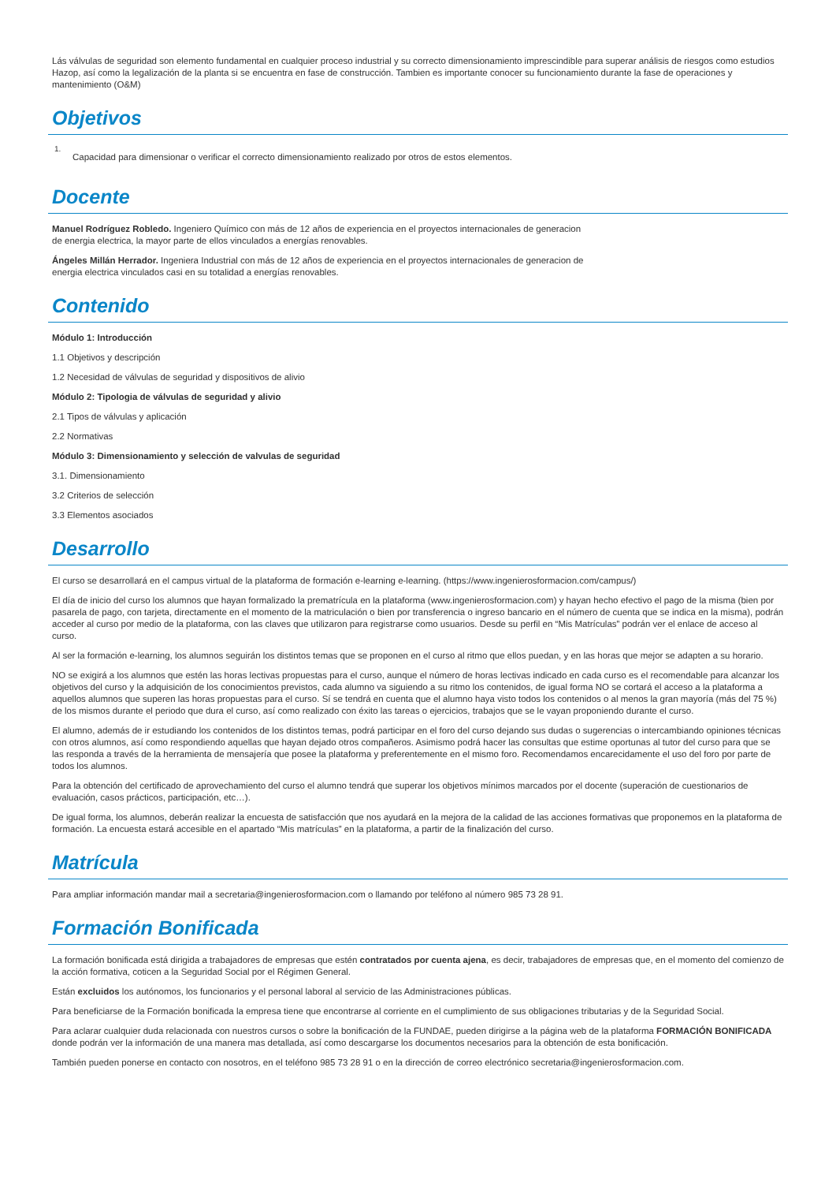Lás válvulas de seguridad son elemento fundamental en cualquier proceso industrial y su correcto dimensionamiento imprescindible para superar análisis de riesgos como estudios Hazop, así como la legalización de la planta si se encuentra en fase de construcción. Tambien es importante conocer su funcionamiento durante la fase de operaciones y mantenimiento (O&M)
Objetivos
1.
Capacidad para dimensionar o verificar el correcto dimensionamiento realizado por otros de estos elementos.
Docente
Manuel Rodríguez Robledo. Ingeniero Químico con más de 12 años de experiencia en el proyectos internacionales de generacion de energia electrica, la mayor parte de ellos vinculados a energías renovables.
Ángeles Millán Herrador. Ingeniera Industrial con más de 12 años de experiencia en el proyectos internacionales de generacion de energia electrica vinculados casi en su totalidad a energías renovables.
Contenido
Módulo 1: Introducción
1.1 Objetivos y descripción
1.2 Necesidad de válvulas de seguridad y dispositivos de alivio
Módulo 2: Tipologia de válvulas de seguridad y alivio
2.1 Tipos de válvulas y aplicación
2.2 Normativas
Módulo 3: Dimensionamiento y selección de valvulas de seguridad
3.1. Dimensionamiento
3.2 Criterios de selección
3.3 Elementos asociados
Desarrollo
El curso se desarrollará en el campus virtual de la plataforma de formación e-learning e-learning. (https://www.ingenierosformacion.com/campus/)
El día de inicio del curso los alumnos que hayan formalizado la prematrícula en la plataforma (www.ingenierosformacion.com) y hayan hecho efectivo el pago de la misma (bien por pasarela de pago, con tarjeta, directamente en el momento de la matriculación o bien por transferencia o ingreso bancario en el número de cuenta que se indica en la misma), podrán acceder al curso por medio de la plataforma, con las claves que utilizaron para registrarse como usuarios. Desde su perfil en “Mis Matrículas” podrán ver el enlace de acceso al curso.
Al ser la formación e-learning, los alumnos seguirán los distintos temas que se proponen en el curso al ritmo que ellos puedan, y en las horas que mejor se adapten a su horario.
NO se exigirá a los alumnos que estén las horas lectivas propuestas para el curso, aunque el número de horas lectivas indicado en cada curso es el recomendable para alcanzar los objetivos del curso y la adquisición de los conocimientos previstos, cada alumno va siguiendo a su ritmo los contenidos, de igual forma NO se cortará el acceso a la plataforma a aquellos alumnos que superen las horas propuestas para el curso. Sí se tendrá en cuenta que el alumno haya visto todos los contenidos o al menos la gran mayoría (más del 75 %) de los mismos durante el periodo que dura el curso, así como realizado con éxito las tareas o ejercicios, trabajos que se le vayan proponiendo durante el curso.
El alumno, además de ir estudiando los contenidos de los distintos temas, podrá participar en el foro del curso dejando sus dudas o sugerencias o intercambiando opiniones técnicas con otros alumnos, así como respondiendo aquellas que hayan dejado otros compañeros. Asimismo podrá hacer las consultas que estime oportunas al tutor del curso para que se las responda a través de la herramienta de mensajería que posee la plataforma y preferentemente en el mismo foro. Recomendamos encarecidamente el uso del foro por parte de todos los alumnos.
Para la obtención del certificado de aprovechamiento del curso el alumno tendrá que superar los objetivos mínimos marcados por el docente (superación de cuestionarios de evaluación, casos prácticos, participación, etc…).
De igual forma, los alumnos, deberán realizar la encuesta de satisfacción que nos ayudará en la mejora de la calidad de las acciones formativas que proponemos en la plataforma de formación. La encuesta estará accesible en el apartado “Mis matrículas” en la plataforma, a partir de la finalización del curso.
Matrícula
Para ampliar información mandar mail a secretaria@ingenierosformacion.com o llamando por teléfono al número 985 73 28 91.
Formación Bonificada
La formación bonificada está dirigida a trabajadores de empresas que estén contratados por cuenta ajena, es decir, trabajadores de empresas que, en el momento del comienzo de la acción formativa, coticen a la Seguridad Social por el Régimen General.
Están excluidos los autónomos, los funcionarios y el personal laboral al servicio de las Administraciones públicas.
Para beneficiarse de la Formación bonificada la empresa tiene que encontrarse al corriente en el cumplimiento de sus obligaciones tributarias y de la Seguridad Social.
Para aclarar cualquier duda relacionada con nuestros cursos o sobre la bonificación de la FUNDAE, pueden dirigirse a la página web de la plataforma FORMACIÓN BONIFICADA donde podrán ver la información de una manera mas detallada, así como descargarse los documentos necesarios para la obtención de esta bonificación.
También pueden ponerse en contacto con nosotros, en el teléfono 985 73 28 91 o en la dirección de correo electrónico secretaria@ingenierosformacion.com.